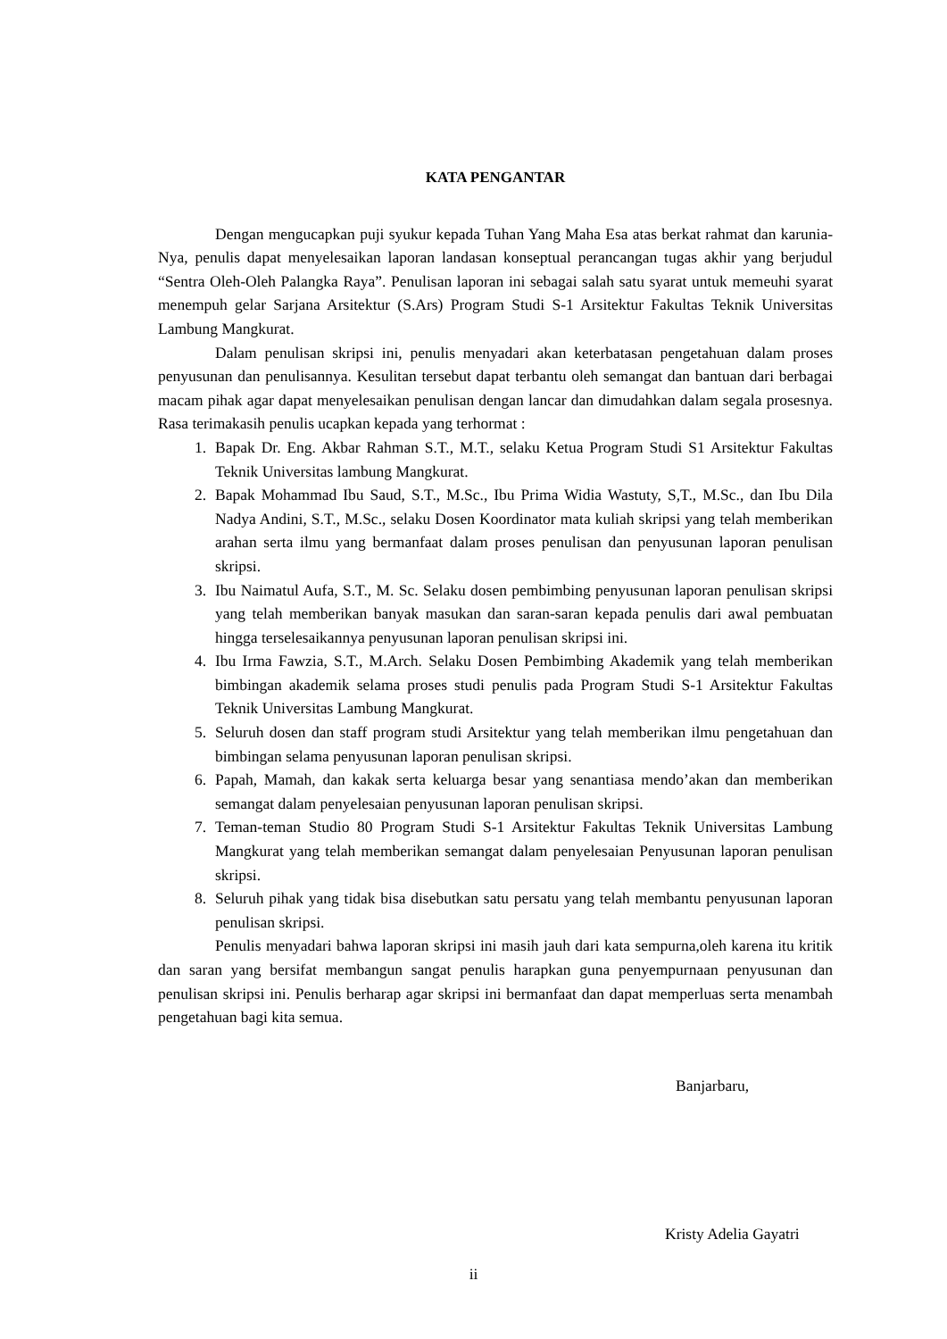KATA PENGANTAR
Dengan mengucapkan puji syukur kepada Tuhan Yang Maha Esa atas berkat rahmat dan karunia-Nya, penulis dapat menyelesaikan laporan landasan konseptual perancangan tugas akhir yang berjudul “Sentra Oleh-Oleh Palangka Raya”. Penulisan laporan ini sebagai salah satu syarat untuk memeuhi syarat menempuh gelar Sarjana Arsitektur (S.Ars) Program Studi S-1 Arsitektur Fakultas Teknik Universitas Lambung Mangkurat.
Dalam penulisan skripsi ini, penulis menyadari akan keterbatasan pengetahuan dalam proses penyusunan dan penulisannya. Kesulitan tersebut dapat terbantu oleh semangat dan bantuan dari berbagai macam pihak agar dapat menyelesaikan penulisan dengan lancar dan dimudahkan dalam segala prosesnya. Rasa terimakasih penulis ucapkan kepada yang terhormat :
1. Bapak Dr. Eng. Akbar Rahman S.T., M.T., selaku Ketua Program Studi S1 Arsitektur Fakultas Teknik Universitas lambung Mangkurat.
2. Bapak Mohammad Ibu Saud, S.T., M.Sc., Ibu Prima Widia Wastuty, S,T., M.Sc., dan Ibu Dila Nadya Andini, S.T., M.Sc., selaku Dosen Koordinator mata kuliah skripsi yang telah memberikan arahan serta ilmu yang bermanfaat dalam proses penulisan dan penyusunan laporan penulisan skripsi.
3. Ibu Naimatul Aufa, S.T., M. Sc. Selaku dosen pembimbing penyusunan laporan penulisan skripsi yang telah memberikan banyak masukan dan saran-saran kepada penulis dari awal pembuatan hingga terselesaikannya penyusunan laporan penulisan skripsi ini.
4. Ibu Irma Fawzia, S.T., M.Arch. Selaku Dosen Pembimbing Akademik yang telah memberikan bimbingan akademik selama proses studi penulis pada Program Studi S-1 Arsitektur Fakultas Teknik Universitas Lambung Mangkurat.
5. Seluruh dosen dan staff program studi Arsitektur yang telah memberikan ilmu pengetahuan dan bimbingan selama penyusunan laporan penulisan skripsi.
6. Papah, Mamah, dan kakak serta keluarga besar yang senantiasa mendo’akan dan memberikan semangat dalam penyelesaian penyusunan laporan penulisan skripsi.
7. Teman-teman Studio 80 Program Studi S-1 Arsitektur Fakultas Teknik Universitas Lambung Mangkurat yang telah memberikan semangat dalam penyelesaian Penyusunan laporan penulisan skripsi.
8. Seluruh pihak yang tidak bisa disebutkan satu persatu yang telah membantu penyusunan laporan penulisan skripsi.
Penulis menyadari bahwa laporan skripsi ini masih jauh dari kata sempurna,oleh karena itu kritik dan saran yang bersifat membangun sangat penulis harapkan guna penyempurnaan penyusunan dan penulisan skripsi ini. Penulis berharap agar skripsi ini bermanfaat dan dapat memperluas serta menambah pengetahuan bagi kita semua.
Banjarbaru,
Kristy Adelia Gayatri
ii